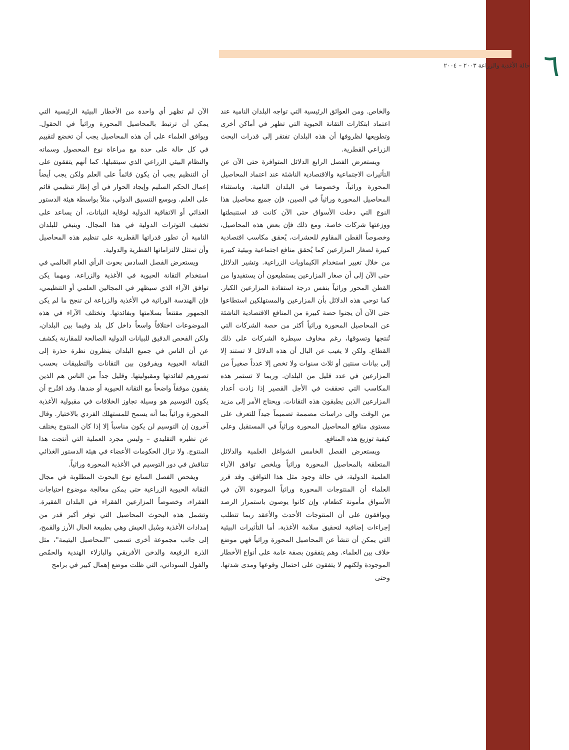٦
حالة الأغذية والزراعة ٢٠٠٣ – ٢٠٠٤
والخاص. ومن العوائق الرئيسية التي تواجه البلدان النامية عند اعتماد ابتكارات التقانة الحيوية التي تظهر في أماكن أخرى وتطويعها لظروفها أن هذه البلدان تفتقر إلى قدرات البحث الزراعي القطرية.
ويستعرض الفصل الرابع الدلائل المتوافرة حتى الآن عن التأثيرات الاجتماعية والاقتصادية الناشئة عند اعتماد المحاصيل المحورة وراثياً، وخصوصا في البلدان النامية. وباستثناء المحاصيل المحورة وراثياً في الصين، فإن جميع محاصيل هذا النوع التي دخلت الأسواق حتى الآن كانت قد استنبطتها ووزعتها شركات خاصة. ومع ذلك فإن بعض هذه المحاصيل، وخصوصاً القطن المقاوم للحشرات، يُحقق مكاسب اقتصادية كبيرة لصغار المزارعين كما يُحقق منافع اجتماعية وبيئية كبيرة من خلال تغيير استخدام الكيماويات الزراعية. وتشير الدلائل حتى الآن إلى أن صغار المزارعين يستطيعون أن يستفيدوا من القطن المحور وراثياً بنفس درجة استفادة المزارعين الكبار. كما توحي هذه الدلائل بأن المزارعين والمستهلكين استطاعوا حتى الآن أن يجنوا حصة كبيرة من المنافع الاقتصادية الناشئة عن المحاصيل المحورة وراثياً أكثر من حصة الشركات التي تُنتجها وتسوقها، رغم مخاوف سيطرة الشركات على ذلك القطاع. ولكن لا يغيب عن البال أن هذه الدلائل لا تستند إلا إلى بيانات سنتين أو ثلاث سنوات ولا تخص إلا عدداً صغيراً من المزارعين في عدد قليل من البلدان. وربما لا تستمر هذه المكاسب التي تحققت في الأجل القصير إذا زادت أعداد المزارعين الذين يطبقون هذه التقانات. ويحتاج الأمر إلى مزيد من الوقت وإلى دراسات مصممة تصميماً جيداً للتعرف على مستوى منافع المحاصيل المحورة وراثياً في المستقبل وعلى كيفية توزيع هذه المنافع.
ويستعرض الفصل الخامس الشواغل العلمية والدلائل المتعلقة بالمحاصيل المحورة وراثياً ويلخص توافق الآراء العلمية الدولية، في حالة وجود مثل هذا التوافق. وقد قرر العلماء أن المنتوجات المحورة وراثياً الموجودة الآن في الأسواق مأمونة كطعام، وإن كانوا يوصون باستمرار الرصد ويوافقون على أن المنتوجات الأحدث والأعقد ربما تتطلب إجراءات إضافية لتحقيق سلامة الأغذية. أما التأثيرات البيئية التي يمكن أن تنشأ عن المحاصيل المحورة وراثياً فهي موضع خلاف بين العلماء. وهم يتفقون بصفة عامة على أنواع الأخطار الموجودة ولكنهم لا يتفقون على احتمال وقوعها ومدى شدتها. وحتى
الآن لم تظهر أي واحدة من الأخطار البيئية الرئيسية التي يمكن أن ترتبط بالمحاصيل المحورة وراثياً في الحقول. ويوافق العلماء على أن هذه المحاصيل يجب أن تخضع لتقييم في كل حالة على حدة مع مراعاة نوع المحصول وسماته والنظام البيئي الزراعي الذي سيتقبلها. كما أنهم يتفقون على أن التنظيم يجب أن يكون قائماً على العلم ولكن يجب أيضاً إعمال الحكم السليم وإيجاد الحوار في أي إطار تنظيمي قائم على العلم. وبوسع التنسيق الدولي، مثلاً بواسطة هيئة الدستور الغذائي أو الاتفاقية الدولية لوقاية النباتات، أن يساعد على تخفيف التوترات الدولية في هذا المجال. وينبغي للبلدان النامية أن تطور قدراتها القطرية على تنظيم هذه المحاصيل وأن تمتثل لالتزاماتها القطرية والدولية.
ويستعرض الفصل السادس بحوث الرأي العام العالمي في استخدام التقانة الحيوية في الأغذية والزراعة. ومهما يكن توافق الآراء الذي سيظهر في المجالين العلمي أو التنظيمي، فإن الهندسة الوراثية في الأغذية والزراعة لن تنجح ما لم يكن الجمهور مقتنعاً بسلامتها وبفائدتها. وتختلف الآراء في هذه الموضوعات اختلافاً واسعاً داخل كل بلد وفيما بين البلدان، ولكن الفحص الدقيق للبيانات الدولية الصالحة للمقارنة يكشف عن أن الناس في جميع البلدان ينظرون نظرة حذرة إلى التقانة الحيوية ويفرقون بين التقانات والتطبيقات بحسب تصورهم لفائدتها ومقبوليتها. وقليل جداً من الناس هم الذين يقفون موقفاً واضحاً مع التقانة الحيوية أو ضدها. وقد اقتُرح أن يكون التوسيم هو وسيلة تجاوز الخلافات في مقبولية الأغذية المحورة وراثياً بما أنه يسمح للمستهلك الفردي بالاختيار. وقال آخرون إن التوسيم لن يكون مناسباً إلا إذا كان المنتوج يختلف عن نظيره التقليدي – وليس مجرد العملية التي أنتجت هذا المنتوج. ولا تزال الحكومات الأعضاء في هيئة الدستور الغذائي تتناقش في دور التوسيم في الأغذية المحورة وراثياً.
ويفحص الفصل السابع نوع البحوث المطلوبة في مجال التقانة الحيوية الزراعية حتى يمكن معالجة موضوع احتياجات الفقراء، وخصوصاً المزارعين الفقراء في البلدان الفقيرة. وتشمل هذه البحوث المحاصيل التي توفر أكبر قدر من إمدادات الأغذية وسُبل العيش وهي بطبيعة الحال الأرز والقمح، إلى جانب مجموعة أخرى تسمى "المحاصيل اليتيمة"، مثل الذرة الرفيعة والدخن الأفريقي والبازلاء الهندية والحمّص والفول السوداني، التي ظلت موضع إهمال كبير في برامج